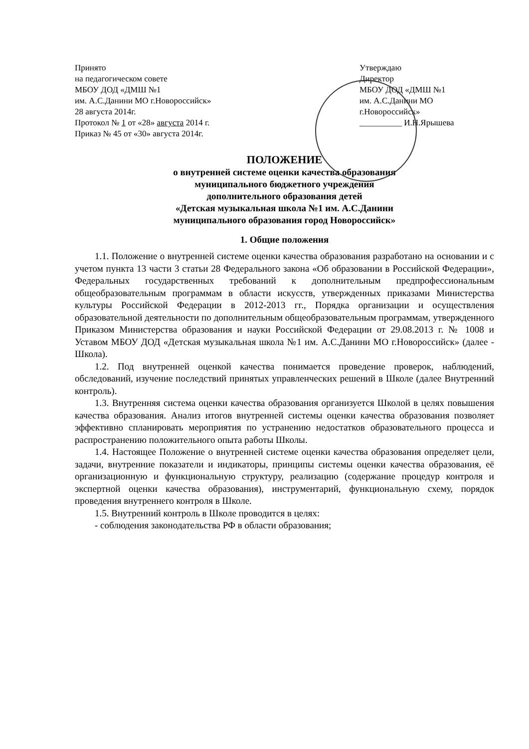Принято
на педагогическом совете
МБОУ ДОД «ДМШ №1
им. А.С.Данини МО г.Новороссийск»
28 августа 2014г.
Протокол № 1 от «28» августа 2014 г.
Приказ № 45 от «30» августа 2014г.
Утверждаю
Директор
МБОУ ДОД «ДМШ №1
им. А.С.Данини МО
г.Новороссийск»
__________ И.Н.Ярышева
ПОЛОЖЕНИЕ
о внутренней системе оценки качества образования
муниципального бюджетного учреждения
дополнительного образования детей
«Детская музыкальная школа №1 им. А.С.Данини
муниципального образования город Новороссийск»
1. Общие положения
1.1. Положение о внутренней системе оценки качества образования разработано на основании и с учетом пункта 13 части 3 статьи 28 Федерального закона «Об образовании в Российской Федерации», Федеральных государственных требований к дополнительным предпрофессиональным общеобразовательным программам в области искусств, утвержденных приказами Министерства культуры Российской Федерации в 2012-2013 гг., Порядка организации и осуществления образовательной деятельности по дополнительным общеобразовательным программам, утвержденного Приказом Министерства образования и науки Российской Федерации от 29.08.2013 г. № 1008 и Уставом МБОУ ДОД «Детская музыкальная школа №1 им. А.С.Данини МО г.Новороссийск» (далее - Школа).
1.2. Под внутренней оценкой качества понимается проведение проверок, наблюдений, обследований, изучение последствий принятых управленческих решений в Школе (далее Внутренний контроль).
1.3. Внутренняя система оценки качества образования организуется Школой в целях повышения качества образования. Анализ итогов внутренней системы оценки качества образования позволяет эффективно спланировать мероприятия по устранению недостатков образовательного процесса и распространению положительного опыта работы Школы.
1.4. Настоящее Положение о внутренней системе оценки качества образования определяет цели, задачи, внутренние показатели и индикаторы, принципы системы оценки качества образования, её организационную и функциональную структуру, реализацию (содержание процедур контроля и экспертной оценки качества образования), инструментарий, функциональную схему, порядок проведения внутреннего контроля в Школе.
1.5. Внутренний контроль в Школе проводится в целях:
- соблюдения законодательства РФ в области образования;